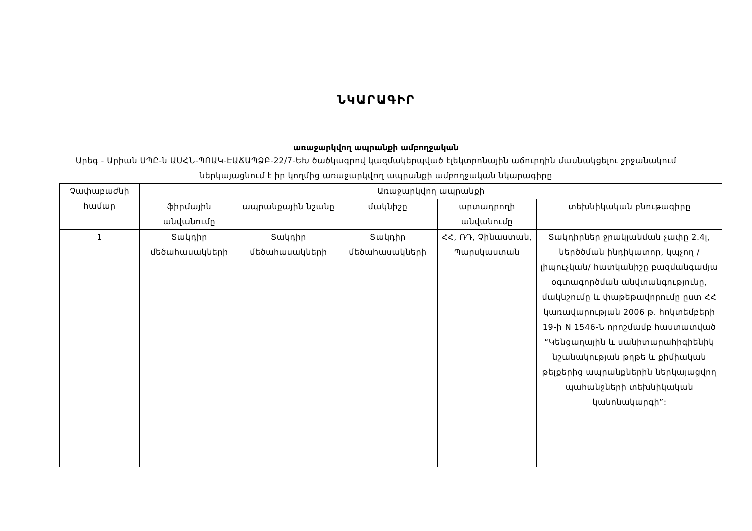ՆԿԱՐԱԳԻՐ
առաջարկվող ապրանքի ամբողջական
Արեգ - Արիան ՍՊԸ-ն ԱՍՀՆ-ՊՈԱԿ-ԷԱՃԱՊՁԲ-22/7-ԵԽ ծածկագրով կազմակերպված էլեկտրոնային աճուրդին մասնակցելու շրջանակում ներկայացնում է իր կողմից առաջարկվող ապրանքի ամբողջական նկարագիրը
| Չափաբաժնի համար | Առաջարկվող ապրանքի | | | | |
| --- | --- | --- | --- | --- | --- |
| | ֆիրմային անվանումը | ապրանքային նշանը | մակնիշը | արտադրողի անվանումը | տեխնիկական բնութագիրը |
| 1 | Տակդիր մեծահասակների | Տակդիր մեծահասակների | Տակդիր մեծահասակների | ՀՀ, ՌԴ, Չինաստան, Պարսկաստան | Տակդիրներ ջրակլանման չափը 2.4լ, ներծծման ինդիկատոր, կպչող /լիպուչկան/ հատկանիշը բազմանգամյա օգտագործման անվտանգությունը, մակնշումը և փաթեթավորումը ըստ ՀՀ կառավարության 2006 թ. հոկտեմբերի 19-ի N 1546-Ն որոշմամբ հաստատված “Կենցաղային և սանիտարահիգիենիկ նշանակության թղթե և քիմիական թելքերից ապրանքներին ներկայացվող պահանջների տեխնիկական կանոնակարգի”: |